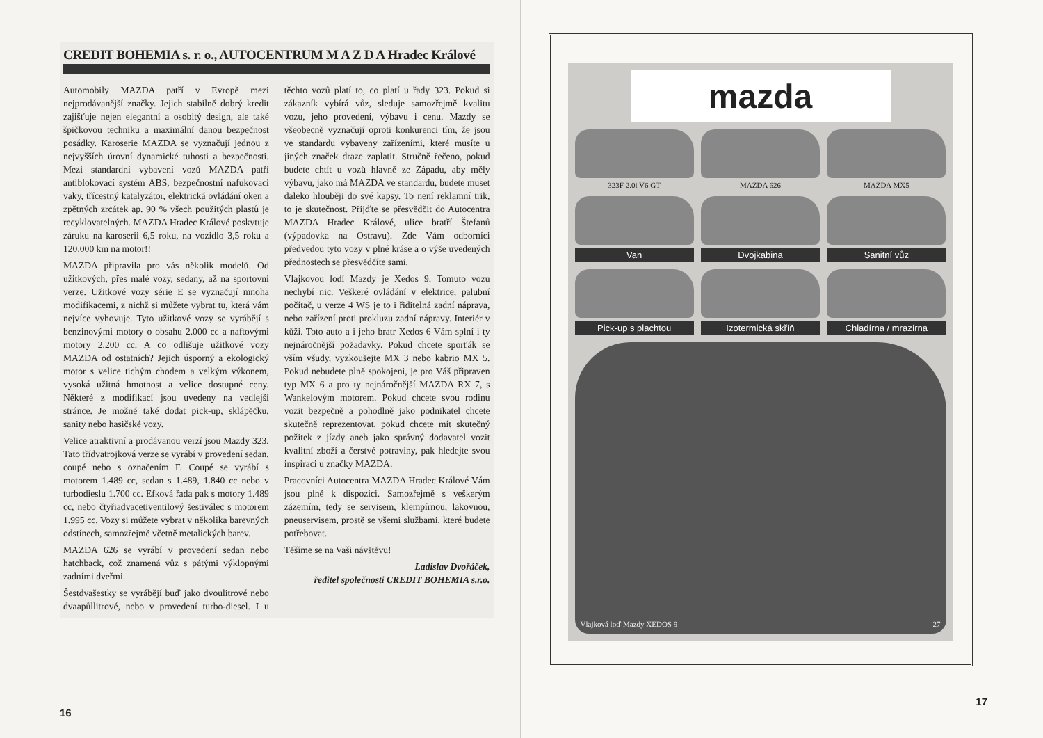CREDIT BOHEMIA s. r. o., AUTOCENTRUM M A Z D A Hradec Králové
Automobily MAZDA patří v Evropě mezi nejprodávanější značky. Jejich stabilně dobrý kredit zajišťuje nejen elegantní a osobitý design, ale také špičkovou techniku a maximální danou bezpečnost posádky. Karoserie MAZDA se vyznačují jednou z nejvyšších úrovní dynamické tuhosti a bezpečnosti. Mezi standardní vybavení vozů MAZDA patří antiblokovací systém ABS, bezpečnostní nafukovací vaky, třícestný katalyzátor, elektrická ovládání oken a zpětných zrcátek ap. 90 % všech použitých plastů je recyklovatelných. MAZDA Hradec Králové poskytuje záruku na karoserii 6,5 roku, na vozidlo 3,5 roku a 120.000 km na motor!!
MAZDA připravila pro vás několik modelů. Od užitkových, přes malé vozy, sedany, až na sportovní verze. Užitkové vozy série E se vyznačují mnoha modifikacemi, z nichž si můžete vybrat tu, která vám nejvíce vyhovuje. Tyto užitkové vozy se vyrábějí s benzinovými motory o obsahu 2.000 cc a naftovými motory 2.200 cc. A co odlišuje užitkové vozy MAZDA od ostatních? Jejich úsporný a ekologický motor s velice tichým chodem a velkým výkonem, vysoká užitná hmotnost a velice dostupné ceny. Některé z modifikací jsou uvedeny na vedlejší stránce. Je možné také dodat pick-up, sklápěčku, sanity nebo hasičské vozy.
Velice atraktivní a prodávanou verzí jsou Mazdy 323. Tato třídvatrojková verze se vyrábí v provedení sedan, coupé nebo s označením F. Coupé se vyrábí s motorem 1.489 cc, sedan s 1.489, 1.840 cc nebo v turbodieslu 1.700 cc. Efková řada pak s motory 1.489 cc, nebo čtyřiadvacetiventilový šestiválec s motorem 1.995 cc. Vozy si můžete vybrat v několika barevných odstínech, samozřejmě včetně metalických barev.
MAZDA 626 se vyrábí v provedení sedan nebo hatchback, což znamená vůz s pátými výklopnými zadními dveřmi.
Šestdvašestky se vyrábějí buď jako dvoulitrové nebo dvaapůllitrové, nebo v provedení turbo-diesel. I u těchto vozů platí to, co platí u řady 323. Pokud si zákazník vybírá vůz, sleduje samozřejmě kvalitu vozu, jeho provedení, výbavu i cenu. Mazdy se všeobecně vyznačují oproti konkurenci tím, že jsou ve standardu vybaveny zařízeními, které musíte u jiných značek draze zaplatit. Stručně řečeno, pokud budete chtít u vozů hlavně ze Západu, aby měly výbavu, jako má MAZDA ve standardu, budete muset daleko hlouběji do své kapsy. To není reklamní trik, to je skutečnost. Přijďte se přesvědčit do Autocentra MAZDA Hradec Králové, ulice bratří Štefanů (výpadovka na Ostravu). Zde Vám odborníci předvedou tyto vozy v plné kráse a o výše uvedených přednostech se přesvědčíte sami.
Vlajkovou lodí Mazdy je Xedos 9. Tomuto vozu nechybí nic. Veškeré ovládání v elektrice, palubní počítač, u verze 4 WS je to i řiditelná zadní náprava, nebo zařízení proti prokluzu zadní nápravy. Interiér v kůži. Toto auto a i jeho bratr Xedos 6 Vám splní i ty nejnáročnější požadavky. Pokud chcete sporťák se vším všudy, vyzkoušejte MX 3 nebo kabrio MX 5. Pokud nebudete plně spokojeni, je pro Váš připraven typ MX 6 a pro ty nejnáročnější MAZDA RX 7, s Wankelovým motorem. Pokud chcete svou rodinu vozit bezpečně a pohodlně jako podnikatel chcete skutečně reprezentovat, pokud chcete mít skutečný požitek z jízdy aneb jako správný dodavatel vozit kvalitní zboží a čerstvé potraviny, pak hledejte svou inspiraci u značky MAZDA.
Pracovníci Autocentra MAZDA Hradec Králové Vám jsou plně k dispozici. Samozřejmě s veškerým zázemím, tedy se servisem, klempírnou, lakovnou, pneuservisem, prostě se všemi službami, které budete potřebovat.
Těšíme se na Vaši návštěvu!
Ladislav Dvořáček,
ředitel společnosti CREDIT BOHEMIA s.r.o.
16
mazda
323F 2.0i V6 GT MAZDA 626 MAZDA MX5
Van Dvojkabina Sanitní vůz
Pick-up s plachtou Izotermická skříň Chladírna / mrazírna
Vlajková loď Mazdy XEDOS 9 27
17